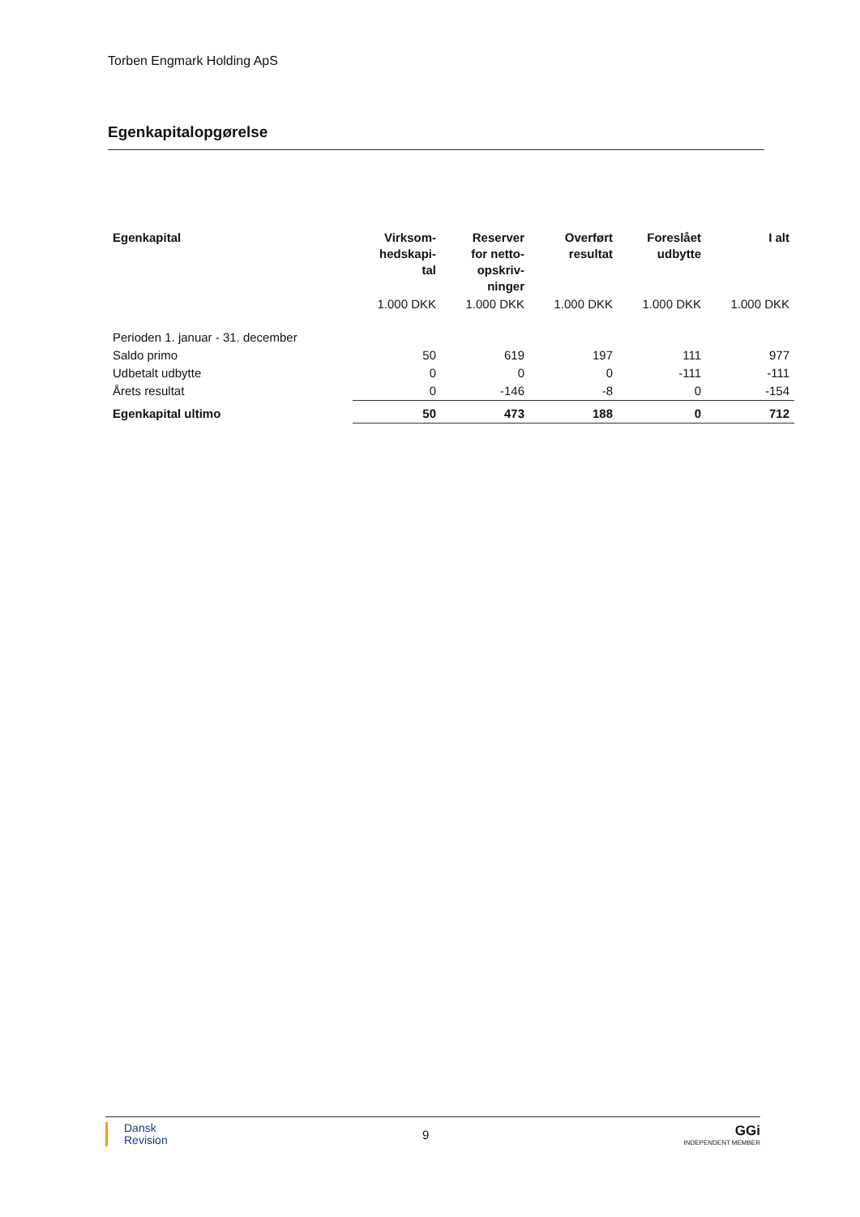Torben Engmark Holding ApS
Egenkapitalopgørelse
| Egenkapital | Virksom- hedskapi- tal | Reserver for netto- opskriv- ninger | Overført resultat | Foreslået udbytte | I alt |
| --- | --- | --- | --- | --- | --- |
| | 1.000 DKK | 1.000 DKK | 1.000 DKK | 1.000 DKK | 1.000 DKK |
| Perioden 1. januar - 31. december | | | | | |
| Saldo primo | 50 | 619 | 197 | 111 | 977 |
| Udbetalt udbytte | 0 | 0 | 0 | -111 | -111 |
| Årets resultat | 0 | -146 | -8 | 0 | -154 |
| Egenkapital ultimo | 50 | 473 | 188 | 0 | 712 |
Dansk
Revision
9
GGi
INDEPENDENT MEMBER